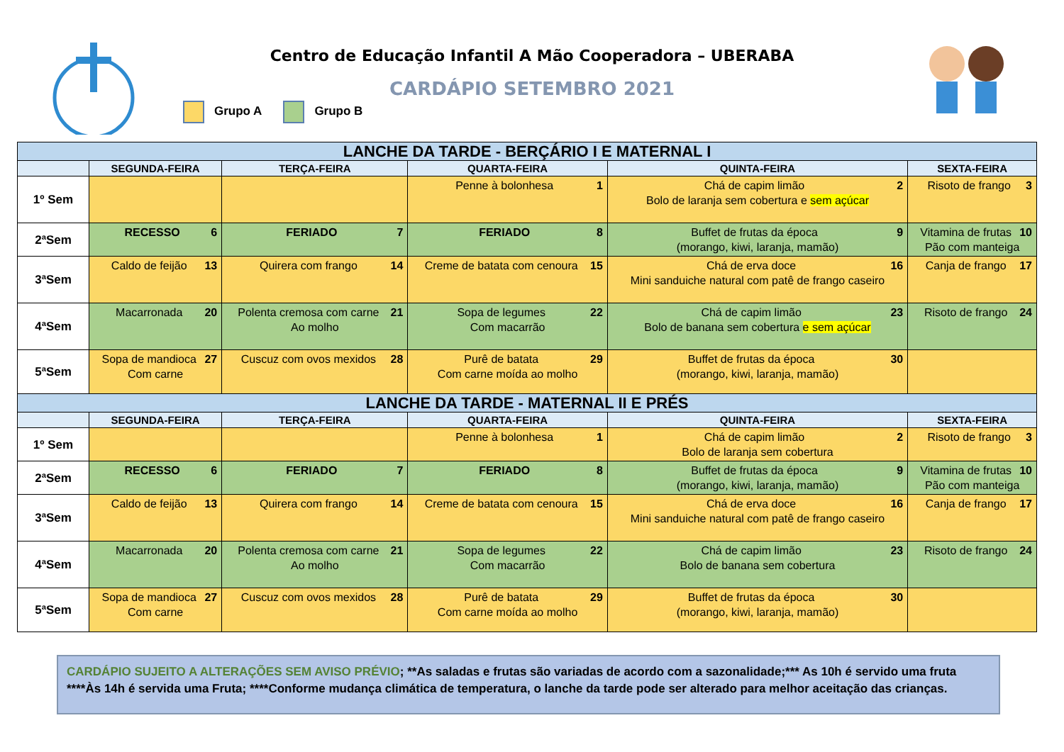Centro de Educação Infantil A Mão Cooperadora – UBERABA
CARDÁPIO SETEMBRO 2021
Grupo A Grupo B
| LANCHE DA TARDE - BERÇÁRIO I E MATERNAL I | | | | | |
| | SEGUNDA-FEIRA | TERÇA-FEIRA | QUARTA-FEIRA | QUINTA-FEIRA | SEXTA-FEIRA |
| 1º Sem | | | 1 Penne à bolonhesa | 2 Chá de capim limão Bolo de laranja sem cobertura e sem açúcar | 3 Risoto de frango |
| 2ªSem | 6 RECESSO | 7 FERIADO | 8 FERIADO | 9 Buffet de frutas da época (morango, kiwi, laranja, mamão) | 10 Vitamina de frutas Pão com manteiga |
| 3ªSem | 13 Caldo de feijão | 14 Quirera com frango | 15 Creme de batata com cenoura | 16 Chá de erva doce Mini sanduiche natural com patê de frango caseiro | 17 Canja de frango |
| 4ªSem | 20 Macarronada | 21 Polenta cremosa com carne Ao molho | 22 Sopa de legumes Com macarrão | 23 Chá de capim limão Bolo de banana sem cobertura e sem açúcar | 24 Risoto de frango |
| 5ªSem | 27 Sopa de mandioca Com carne | 28 Cuscuz com ovos mexidos | 29 Purê de batata Com carne moída ao molho | 30 Buffet de frutas da época (morango, kiwi, laranja, mamão) | |
| LANCHE DA TARDE - MATERNAL II E PRÉS | | | | | |
| | SEGUNDA-FEIRA | TERÇA-FEIRA | QUARTA-FEIRA | QUINTA-FEIRA | SEXTA-FEIRA |
| 1º Sem | | | 1 Penne à bolonhesa | 2 Chá de capim limão Bolo de laranja sem cobertura | 3 Risoto de frango |
| 2ªSem | 6 RECESSO | 7 FERIADO | 8 FERIADO | 9 Buffet de frutas da época (morango, kiwi, laranja, mamão) | 10 Vitamina de frutas Pão com manteiga |
| 3ªSem | 13 Caldo de feijão | 14 Quirera com frango | 15 Creme de batata com cenoura | 16 Chá de erva doce Mini sanduiche natural com patê de frango caseiro | 17 Canja de frango |
| 4ªSem | 20 Macarronada | 21 Polenta cremosa com carne Ao molho | 22 Sopa de legumes Com macarrão | 23 Chá de capim limão Bolo de banana sem cobertura | 24 Risoto de frango |
| 5ªSem | 27 Sopa de mandioca Com carne | 28 Cuscuz com ovos mexidos | 29 Purê de batata Com carne moída ao molho | 30 Buffet de frutas da época (morango, kiwi, laranja, mamão) | |
CARDÁPIO SUJEITO A ALTERAÇÕES SEM AVISO PRÉVIO; **As saladas e frutas são variadas de acordo com a sazonalidade;*** As 10h é servido uma fruta ****Às 14h é servida uma Fruta; ****Conforme mudança climática de temperatura, o lanche da tarde pode ser alterado para melhor aceitação das crianças.